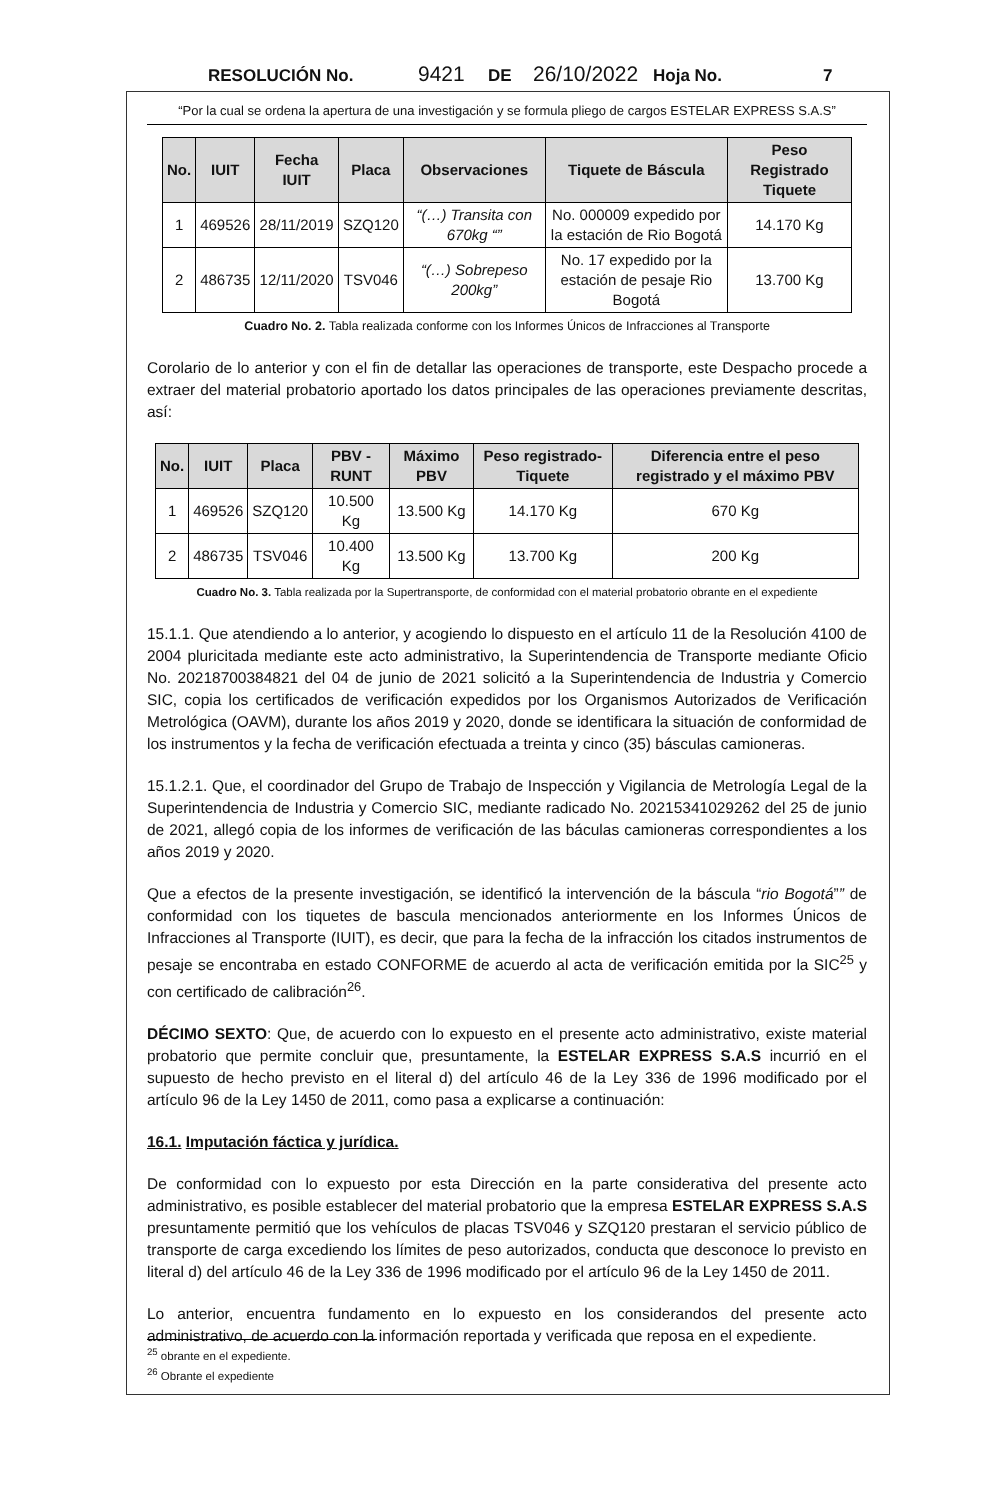RESOLUCIÓN No. 9421 DE 26/10/2022 Hoja No. 7
“Por la cual se ordena la apertura de una investigación y se formula pliego de cargos ESTELAR EXPRESS S.A.S”
| No. | IUIT | Fecha IUIT | Placa | Observaciones | Tiquete de Báscula | Peso Registrado Tiquete |
| --- | --- | --- | --- | --- | --- | --- |
| 1 | 469526 | 28/11/2019 | SZQ120 | “(…) Transita con 670kg “” | No. 000009 expedido por la estación de Rio Bogotá | 14.170 Kg |
| 2 | 486735 | 12/11/2020 | TSV046 | “(…) Sobrepeso 200kg” | No. 17 expedido por la estación de pesaje Rio Bogotá | 13.700 Kg |
Cuadro No. 2. Tabla realizada conforme con los Informes Únicos de Infracciones al Transporte
Corolario de lo anterior y con el fin de detallar las operaciones de transporte, este Despacho procede a extraer del material probatorio aportado los datos principales de las operaciones previamente descritas, así:
| No. | IUIT | Placa | PBV - RUNT | Máximo PBV | Peso registrado-Tiquete | Diferencia entre el peso registrado y el máximo PBV |
| --- | --- | --- | --- | --- | --- | --- |
| 1 | 469526 | SZQ120 | 10.500 Kg | 13.500 Kg | 14.170 Kg | 670 Kg |
| 2 | 486735 | TSV046 | 10.400 Kg | 13.500 Kg | 13.700 Kg | 200 Kg |
Cuadro No. 3. Tabla realizada por la Supertransporte, de conformidad con el material probatorio obrante en el expediente
15.1.1. Que atendiendo a lo anterior, y acogiendo lo dispuesto en el artículo 11 de la Resolución 4100 de 2004 pluricitada mediante este acto administrativo, la Superintendencia de Transporte mediante Oficio No. 20218700384821 del 04 de junio de 2021 solicitó a la Superintendencia de Industria y Comercio SIC, copia los certificados de verificación expedidos por los Organismos Autorizados de Verificación Metrológica (OAVM), durante los años 2019 y 2020, donde se identificara la situación de conformidad de los instrumentos y la fecha de verificación efectuada a treinta y cinco (35) básculas camioneras.
15.1.2.1. Que, el coordinador del Grupo de Trabajo de Inspección y Vigilancia de Metrología Legal de la Superintendencia de Industria y Comercio SIC, mediante radicado No. 20215341029262 del 25 de junio de 2021, allegó copia de los informes de verificación de las báculas camioneras correspondientes a los años 2019 y 2020.
Que a efectos de la presente investigación, se identificó la intervención de la báscula “rio Bogotá”” de conformidad con los tiquetes de bascula mencionados anteriormente en los Informes Únicos de Infracciones al Transporte (IUIT), es decir, que para la fecha de la infracción los citados instrumentos de pesaje se encontraba en estado CONFORME de acuerdo al acta de verificación emitida por la SIC<sup>25</sup> y con certificado de calibración<sup>26</sup>.
DÉCIMO SEXTO: Que, de acuerdo con lo expuesto en el presente acto administrativo, existe material probatorio que permite concluir que, presuntamente, la ESTELAR EXPRESS S.A.S incurrió en el supuesto de hecho previsto en el literal d) del artículo 46 de la Ley 336 de 1996 modificado por el artículo 96 de la Ley 1450 de 2011, como pasa a explicarse a continuación:
16.1. Imputación fáctica y jurídica.
De conformidad con lo expuesto por esta Dirección en la parte considerativa del presente acto administrativo, es posible establecer del material probatorio que la empresa ESTELAR EXPRESS S.A.S presuntamente permitió que los vehículos de placas TSV046 y SZQ120 prestaran el servicio público de transporte de carga excediendo los límites de peso autorizados, conducta que desconoce lo previsto en literal d) del artículo 46 de la Ley 336 de 1996 modificado por el artículo 96 de la Ley 1450 de 2011.
Lo anterior, encuentra fundamento en lo expuesto en los considerandos del presente acto administrativo, de acuerdo con la información reportada y verificada que reposa en el expediente.
<sup>25</sup> obrante en el expediente.
<sup>26</sup> Obrante el expediente